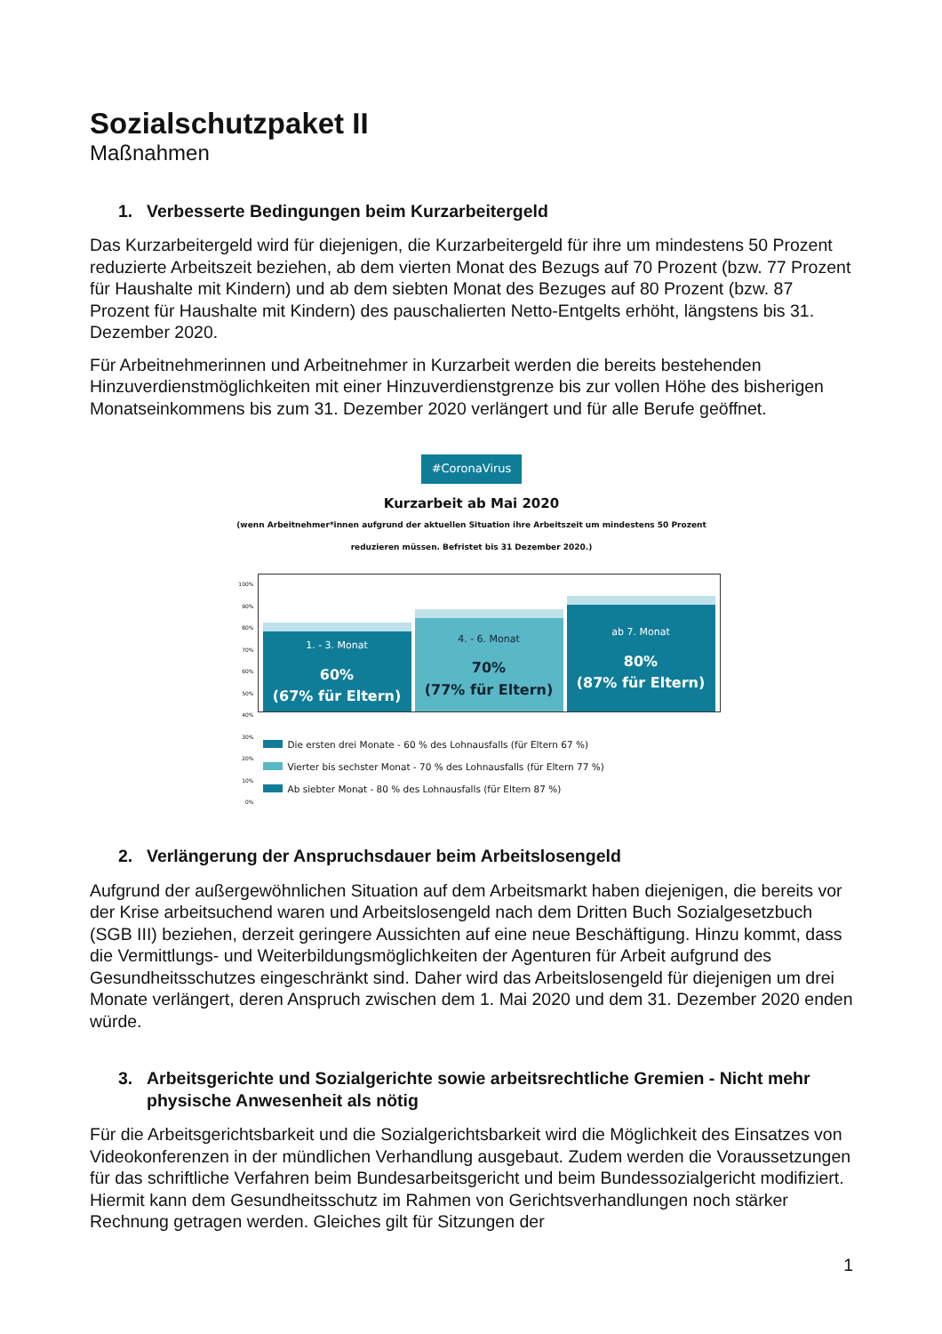Sozialschutzpaket II
Maßnahmen
1. Verbesserte Bedingungen beim Kurzarbeitergeld
Das Kurzarbeitergeld wird für diejenigen, die Kurzarbeitergeld für ihre um mindestens 50 Prozent reduzierte Arbeitszeit beziehen, ab dem vierten Monat des Bezugs auf 70 Prozent (bzw. 77 Prozent für Haushalte mit Kindern) und ab dem siebten Monat des Bezuges auf 80 Prozent (bzw. 87 Prozent für Haushalte mit Kindern) des pauschalierten Netto-Entgelts erhöht, längstens bis 31. Dezember 2020.
Für Arbeitnehmerinnen und Arbeitnehmer in Kurzarbeit werden die bereits bestehenden Hinzuverdienstmöglichkeiten mit einer Hinzuverdienstgrenze bis zur vollen Höhe des bisherigen Monatseinkommens bis zum 31. Dezember 2020 verlängert und für alle Berufe geöffnet.
#CoronaVirus
Kurzarbeit ab Mai 2020
(wenn Arbeitnehmer*innen aufgrund der aktuellen Situation ihre Arbeitszeit um mindestens 50 Prozent reduzieren müssen. Befristet bis 31 Dezember 2020.)
100%
90%
80%
70%
60%
50%
40%
30%
20%
10%
0%
1. - 3. Monat
60%
(67% für Eltern)
4. - 6. Monat
70%
(77% für Eltern)
ab 7. Monat
80%
(87% für Eltern)
Die ersten drei Monate - 60 % des Lohnausfalls (für Eltern 67 %)
Vierter bis sechster Monat - 70 % des Lohnausfalls (für Eltern 77 %)
Ab siebter Monat - 80 % des Lohnausfalls (für Eltern 87 %)
2. Verlängerung der Anspruchsdauer beim Arbeitslosengeld
Aufgrund der außergewöhnlichen Situation auf dem Arbeitsmarkt haben diejenigen, die bereits vor der Krise arbeitsuchend waren und Arbeitslosengeld nach dem Dritten Buch Sozialgesetzbuch (SGB III) beziehen, derzeit geringere Aussichten auf eine neue Beschäftigung. Hinzu kommt, dass die Vermittlungs- und Weiterbildungsmöglichkeiten der Agenturen für Arbeit aufgrund des Gesundheitsschutzes eingeschränkt sind. Daher wird das Arbeitslosengeld für diejenigen um drei Monate verlängert, deren Anspruch zwischen dem 1. Mai 2020 und dem 31. Dezember 2020 enden würde.
3. Arbeitsgerichte und Sozialgerichte sowie arbeitsrechtliche Gremien - Nicht mehr physische Anwesenheit als nötig
Für die Arbeitsgerichtsbarkeit und die Sozialgerichtsbarkeit wird die Möglichkeit des Einsatzes von Videokonferenzen in der mündlichen Verhandlung ausgebaut. Zudem werden die Voraussetzungen für das schriftliche Verfahren beim Bundesarbeitsgericht und beim Bundessozialgericht modifiziert. Hiermit kann dem Gesundheitsschutz im Rahmen von Gerichtsverhandlungen noch stärker Rechnung getragen werden. Gleiches gilt für Sitzungen der
1